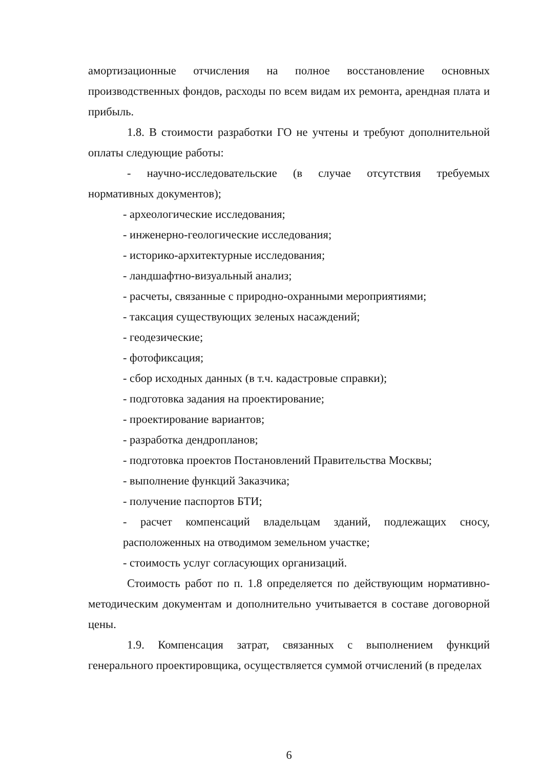амортизационные отчисления на полное восстановление основных производственных фондов, расходы по всем видам их ремонта, арендная плата и прибыль.
1.8. В стоимости разработки ГО не учтены и требуют дополнительной оплаты следующие работы:
- научно-исследовательские (в случае отсутствия требуемых нормативных документов);
- археологические исследования;
- инженерно-геологические исследования;
- историко-архитектурные исследования;
- ландшафтно-визуальный анализ;
- расчеты, связанные с природно-охранными мероприятиями;
- таксация существующих зеленых насаждений;
- геодезические;
- фотофиксация;
- сбор исходных данных (в т.ч. кадастровые справки);
- подготовка задания на проектирование;
- проектирование вариантов;
- разработка дендропланов;
- подготовка проектов Постановлений Правительства Москвы;
- выполнение функций Заказчика;
- получение паспортов БТИ;
- расчет компенсаций владельцам зданий, подлежащих сносу, расположенных на отводимом земельном участке;
- стоимость услуг согласующих организаций.
Стоимость работ по п. 1.8 определяется по действующим нормативно-методическим документам и дополнительно учитывается в составе договорной цены.
1.9. Компенсация затрат, связанных с выполнением функций генерального проектировщика, осуществляется суммой отчислений (в пределах
6